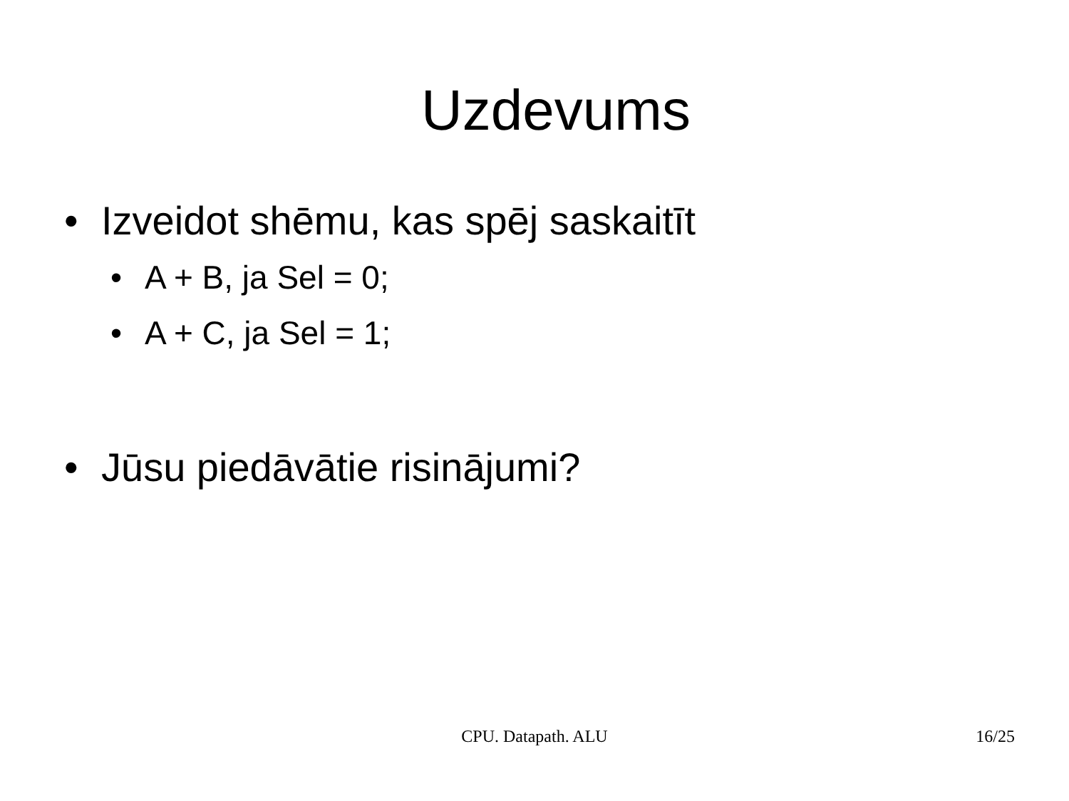Uzdevums
• Izveidot shēmu, kas spēj saskaitīt
• A + B, ja Sel = 0;
• A + C, ja Sel = 1;
• Jūsu piedāvātie risinājumi?
CPU. Datapath. ALU
16/25